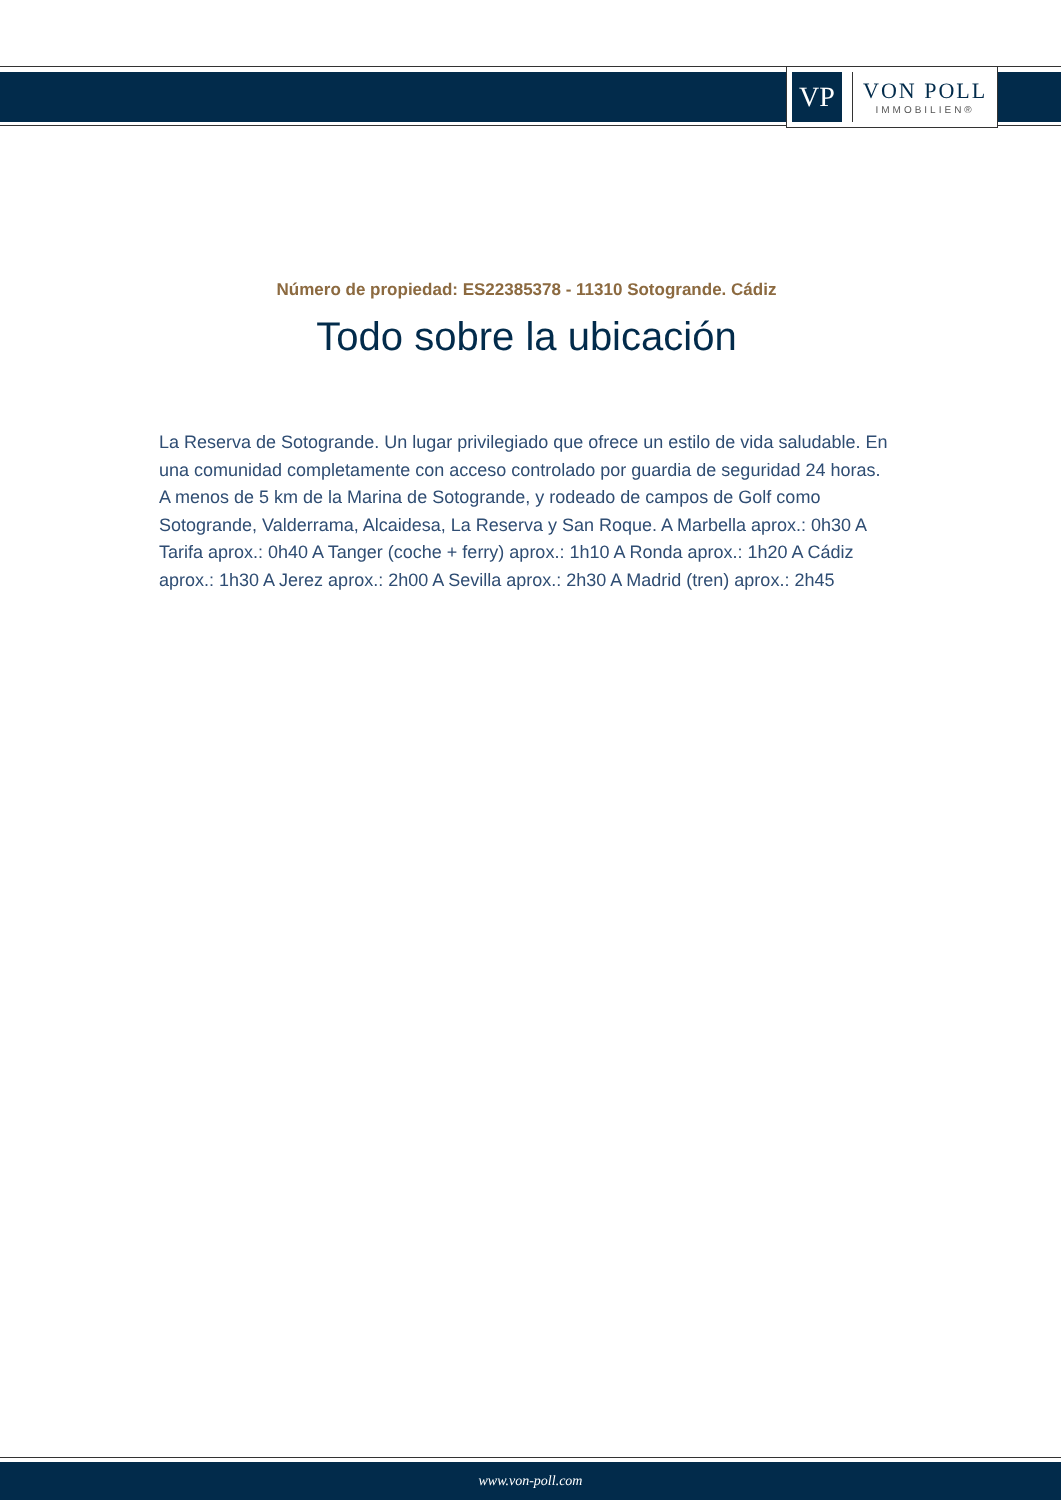VP
VON POLL
IMMOBILIEN®
Número de propiedad: ES22385378 - 11310 Sotogrande. Cádiz
Todo sobre la ubicación
La Reserva de Sotogrande. Un lugar privilegiado que ofrece un estilo de vida saludable. En una comunidad completamente con acceso controlado por guardia de seguridad 24 horas. A menos de 5 km de la Marina de Sotogrande, y rodeado de campos de Golf como Sotogrande, Valderrama, Alcaidesa, La Reserva y San Roque. A Marbella aprox.: 0h30 A Tarifa aprox.: 0h40 A Tanger (coche + ferry) aprox.: 1h10 A Ronda aprox.: 1h20 A Cádiz aprox.: 1h30 A Jerez aprox.: 2h00 A Sevilla aprox.: 2h30 A Madrid (tren) aprox.: 2h45
www.von-poll.com